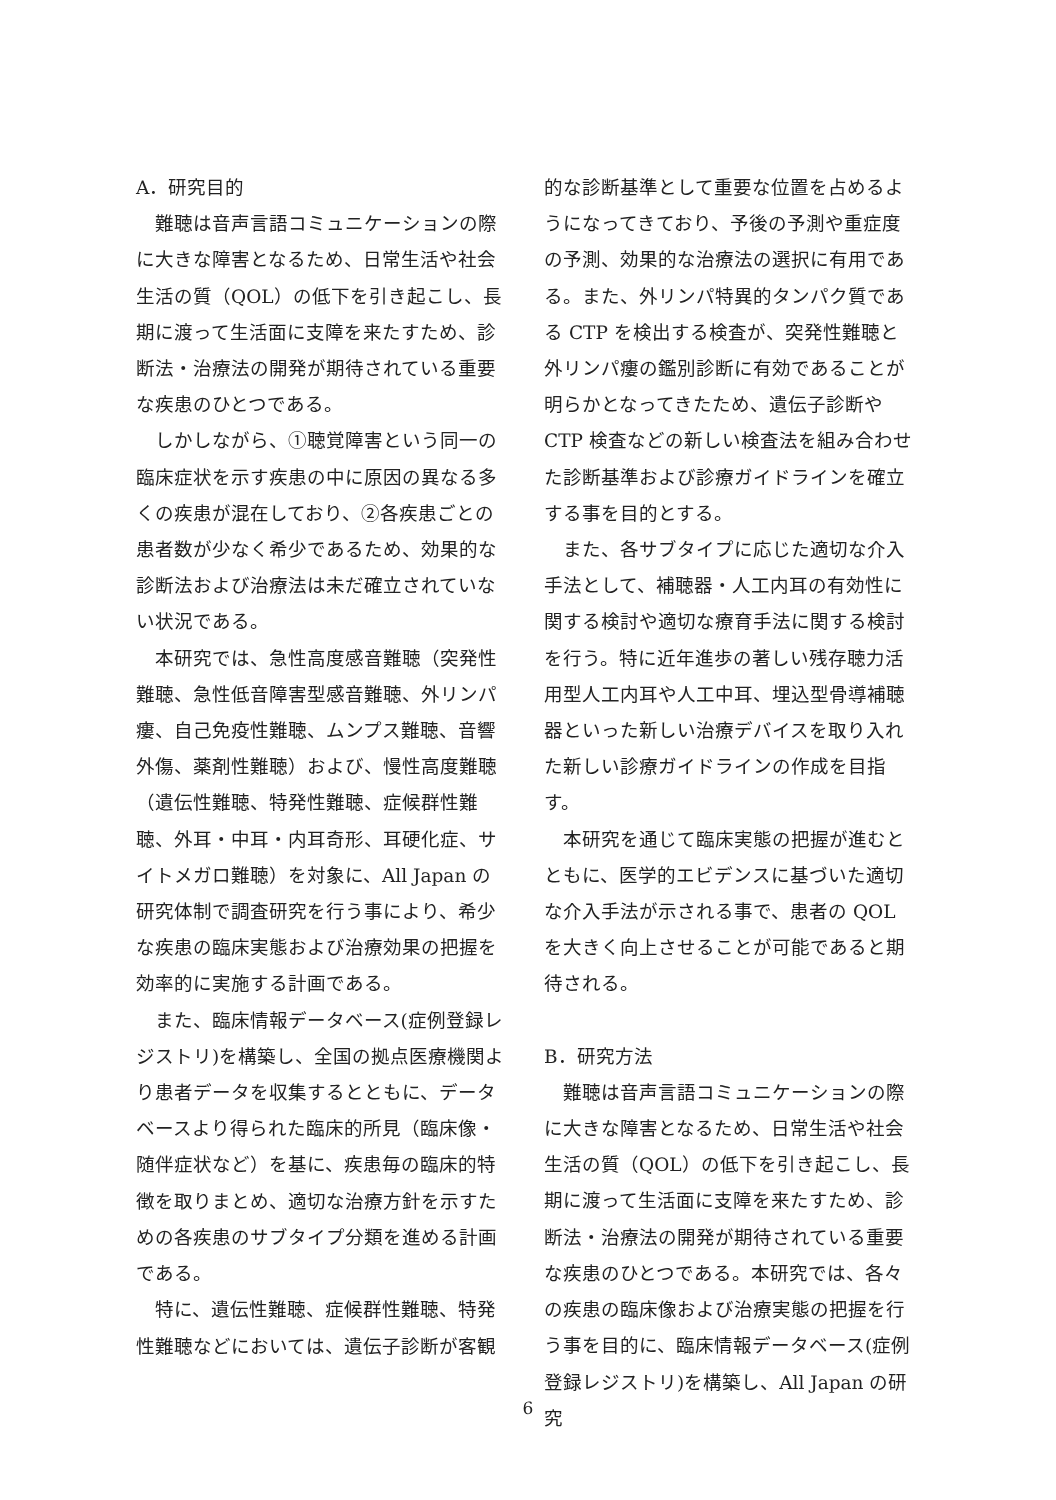A．研究目的
難聴は音声言語コミュニケーションの際に大きな障害となるため、日常生活や社会生活の質（QOL）の低下を引き起こし、長期に渡って生活面に支障を来たすため、診断法・治療法の開発が期待されている重要な疾患のひとつである。
しかしながら、①聴覚障害という同一の臨床症状を示す疾患の中に原因の異なる多くの疾患が混在しており、②各疾患ごとの患者数が少なく希少であるため、効果的な診断法および治療法は未だ確立されていない状況である。
本研究では、急性高度感音難聴（突発性難聴、急性低音障害型感音難聴、外リンパ瘻、自己免疫性難聴、ムンプス難聴、音響外傷、薬剤性難聴）および、慢性高度難聴（遺伝性難聴、特発性難聴、症候群性難聴、外耳・中耳・内耳奇形、耳硬化症、サイトメガロ難聴）を対象に、All Japan の研究体制で調査研究を行う事により、希少な疾患の臨床実態および治療効果の把握を効率的に実施する計画である。
また、臨床情報データベース(症例登録レジストリ)を構築し、全国の拠点医療機関より患者データを収集するとともに、データベースより得られた臨床的所見（臨床像・随伴症状など）を基に、疾患毎の臨床的特徴を取りまとめ、適切な治療方針を示すための各疾患のサブタイプ分類を進める計画である。
特に、遺伝性難聴、症候群性難聴、特発性難聴などにおいては、遺伝子診断が客観
的な診断基準として重要な位置を占めるようになってきており、予後の予測や重症度の予測、効果的な治療法の選択に有用である。また、外リンパ特異的タンパク質である CTP を検出する検査が、突発性難聴と外リンパ瘻の鑑別診断に有効であることが明らかとなってきたため、遺伝子診断や CTP 検査などの新しい検査法を組み合わせた診断基準および診療ガイドラインを確立する事を目的とする。
また、各サブタイプに応じた適切な介入手法として、補聴器・人工内耳の有効性に関する検討や適切な療育手法に関する検討を行う。特に近年進歩の著しい残存聴力活用型人工内耳や人工中耳、埋込型骨導補聴器といった新しい治療デバイスを取り入れた新しい診療ガイドラインの作成を目指す。
本研究を通じて臨床実態の把握が進むとともに、医学的エビデンスに基づいた適切な介入手法が示される事で、患者の QOL を大きく向上させることが可能であると期待される。
B．研究方法
難聴は音声言語コミュニケーションの際に大きな障害となるため、日常生活や社会生活の質（QOL）の低下を引き起こし、長期に渡って生活面に支障を来たすため、診断法・治療法の開発が期待されている重要な疾患のひとつである。本研究では、各々の疾患の臨床像および治療実態の把握を行う事を目的に、臨床情報データベース(症例登録レジストリ)を構築し、All Japan の研究
6